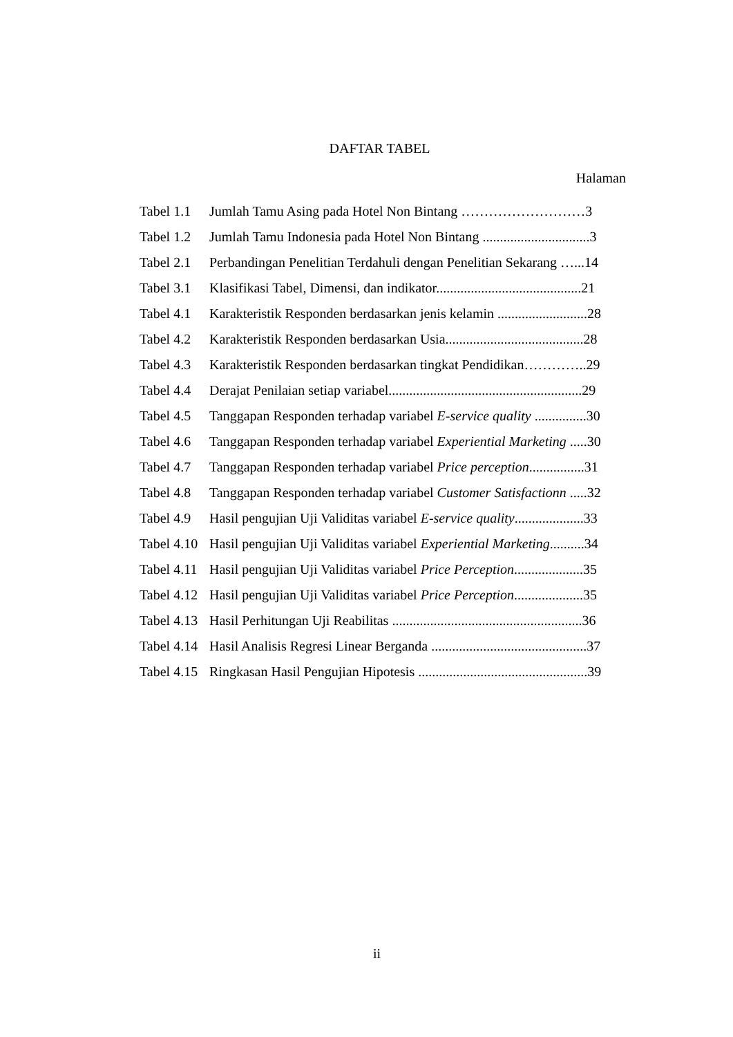DAFTAR TABEL
Halaman
| Tabel 1.1 | Jumlah Tamu Asing pada Hotel Non Bintang ………………………3 |
| Tabel 1.2 | Jumlah Tamu Indonesia pada Hotel Non Bintang ...............................3 |
| Tabel 2.1 | Perbandingan Penelitian Terdahuli dengan Penelitian Sekarang …...14 |
| Tabel 3.1 | Klasifikasi Tabel, Dimensi, dan indikator..........................................21 |
| Tabel 4.1 | Karakteristik Responden berdasarkan jenis kelamin ..........................28 |
| Tabel 4.2 | Karakteristik Responden berdasarkan Usia........................................28 |
| Tabel 4.3 | Karakteristik Responden berdasarkan tingkat Pendidikan…………..29 |
| Tabel 4.4 | Derajat Penilaian setiap variabel........................................................29 |
| Tabel 4.5 | Tanggapan Responden terhadap variabel E-service quality ...............30 |
| Tabel 4.6 | Tanggapan Responden terhadap variabel Experiential Marketing .....30 |
| Tabel 4.7 | Tanggapan Responden terhadap variabel Price perception ................31 |
| Tabel 4.8 | Tanggapan Responden terhadap variabel Customer Satisfactionn .....32 |
| Tabel 4.9 | Hasil pengujian Uji Validitas variabel E-service quality ....................33 |
| Tabel 4.10 | Hasil pengujian Uji Validitas variabel Experiential Marketing ..........34 |
| Tabel 4.11 | Hasil pengujian Uji Validitas variabel Price Perception ....................35 |
| Tabel 4.12 | Hasil pengujian Uji Validitas variabel Price Perception ....................35 |
| Tabel 4.13 | Hasil Perhitungan Uji Reabilitas .......................................................36 |
| Tabel 4.14 | Hasil Analisis Regresi Linear Berganda .............................................37 |
| Tabel 4.15 | Ringkasan Hasil Pengujian Hipotesis .................................................39 |
ii